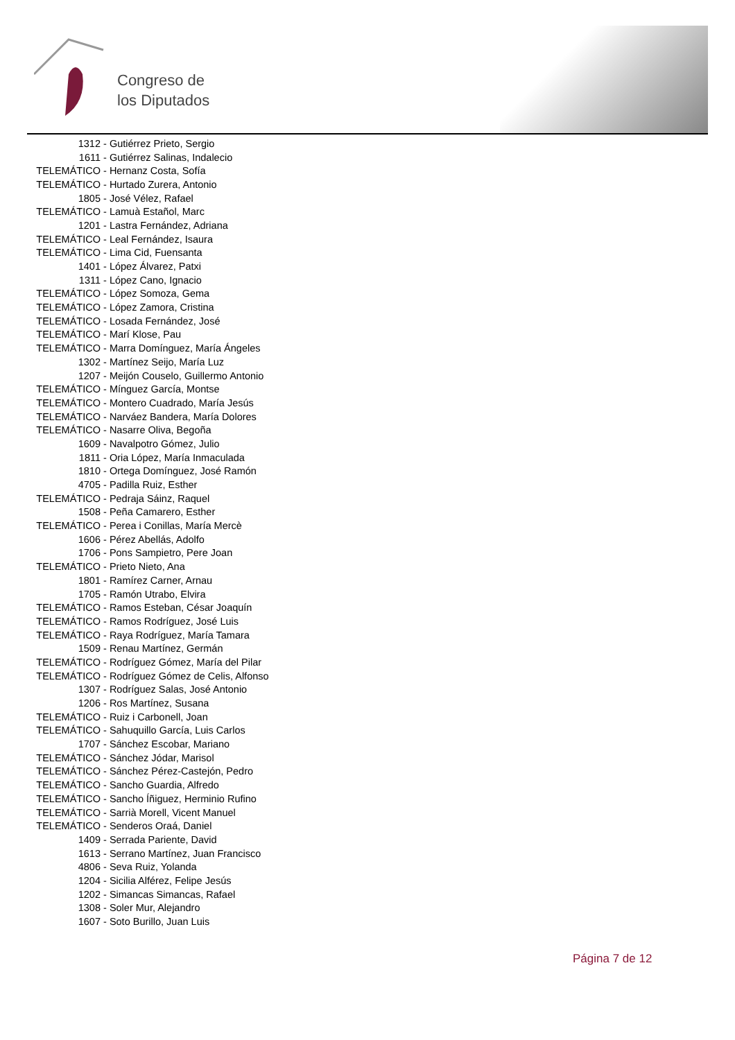Congreso de
los Diputados
| 1312 | - Gutiérrez Prieto, Sergio |
| 1611 | - Gutiérrez Salinas, Indalecio |
| TELEMÁTICO | - Hernanz Costa, Sofía |
| TELEMÁTICO | - Hurtado Zurera, Antonio |
| 1805 | - José Vélez, Rafael |
| TELEMÁTICO | - Lamuà Estañol, Marc |
| 1201 | - Lastra Fernández, Adriana |
| TELEMÁTICO | - Leal Fernández, Isaura |
| TELEMÁTICO | - Lima Cid, Fuensanta |
| 1401 | - López Álvarez, Patxi |
| 1311 | - López Cano, Ignacio |
| TELEMÁTICO | - López Somoza, Gema |
| TELEMÁTICO | - López Zamora, Cristina |
| TELEMÁTICO | - Losada Fernández, José |
| TELEMÁTICO | - Marí Klose, Pau |
| TELEMÁTICO | - Marra Domínguez, María Ángeles |
| 1302 | - Martínez Seijo, María Luz |
| 1207 | - Meijón Couselo, Guillermo Antonio |
| TELEMÁTICO | - Mínguez García, Montse |
| TELEMÁTICO | - Montero Cuadrado, María Jesús |
| TELEMÁTICO | - Narváez Bandera, María Dolores |
| TELEMÁTICO | - Nasarre Oliva, Begoña |
| 1609 | - Navalpotro Gómez, Julio |
| 1811 | - Oria López, María Inmaculada |
| 1810 | - Ortega Domínguez, José Ramón |
| 4705 | - Padilla Ruiz, Esther |
| TELEMÁTICO | - Pedraja Sáinz, Raquel |
| 1508 | - Peña Camarero, Esther |
| TELEMÁTICO | - Perea i Conillas, María Mercè |
| 1606 | - Pérez Abellás, Adolfo |
| 1706 | - Pons Sampietro, Pere Joan |
| TELEMÁTICO | - Prieto Nieto, Ana |
| 1801 | - Ramírez Carner, Arnau |
| 1705 | - Ramón Utrabo, Elvira |
| TELEMÁTICO | - Ramos Esteban, César Joaquín |
| TELEMÁTICO | - Ramos Rodríguez, José Luis |
| TELEMÁTICO | - Raya Rodríguez, María Tamara |
| 1509 | - Renau Martínez, Germán |
| TELEMÁTICO | - Rodríguez Gómez, María del Pilar |
| TELEMÁTICO | - Rodríguez Gómez de Celis, Alfonso |
| 1307 | - Rodríguez Salas, José Antonio |
| 1206 | - Ros Martínez, Susana |
| TELEMÁTICO | - Ruiz i Carbonell, Joan |
| TELEMÁTICO | - Sahuquillo García, Luis Carlos |
| 1707 | - Sánchez Escobar, Mariano |
| TELEMÁTICO | - Sánchez Jódar, Marisol |
| TELEMÁTICO | - Sánchez Pérez-Castejón, Pedro |
| TELEMÁTICO | - Sancho Guardia, Alfredo |
| TELEMÁTICO | - Sancho Íñiguez, Herminio Rufino |
| TELEMÁTICO | - Sarrià Morell, Vicent Manuel |
| TELEMÁTICO | - Senderos Oraá, Daniel |
| 1409 | - Serrada Pariente, David |
| 1613 | - Serrano Martínez, Juan Francisco |
| 4806 | - Seva Ruiz, Yolanda |
| 1204 | - Sicilia Alférez, Felipe Jesús |
| 1202 | - Simancas Simancas, Rafael |
| 1308 | - Soler Mur, Alejandro |
| 1607 | - Soto Burillo, Juan Luis |
Página 7 de 12